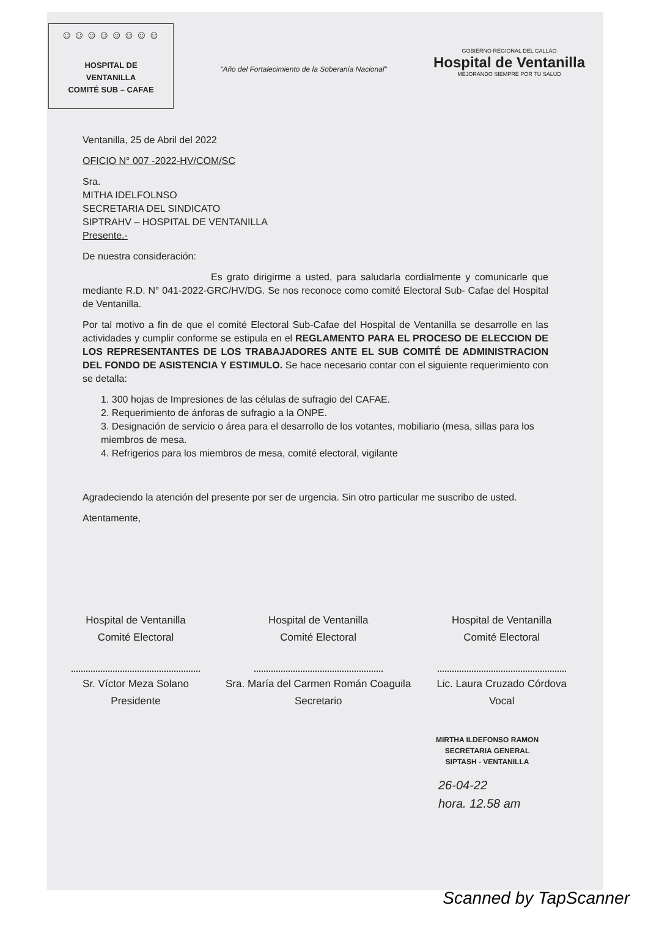☺☺☺☺☺☺☺☺
HOSPITAL DE
VENTANILLA
COMITÉ SUB – CAFAE
"Año del Fortalecimiento de la Soberanía Nacional"
GOBIERNO REGIONAL DEL CALLAO
Hospital de Ventanilla
MEJORANDO SIEMPRE POR TU SALUD
Ventanilla, 25 de Abril del 2022
OFICIO N° 007 -2022-HV/COM/SC
Sra.
MITHA IDELFOLNSO
SECRETARIA DEL SINDICATO
SIPTRAHV – HOSPITAL DE VENTANILLA
Presente.-
De nuestra consideración:
Es grato dirigirme a usted, para saludarla cordialmente y comunicarle que mediante R.D. N° 041-2022-GRC/HV/DG. Se nos reconoce como comité Electoral Sub- Cafae del Hospital de Ventanilla.
Por tal motivo a fin de que el comité Electoral Sub-Cafae del Hospital de Ventanilla se desarrolle en las actividades y cumplir conforme se estipula en el REGLAMENTO PARA EL PROCESO DE ELECCION DE LOS REPRESENTANTES DE LOS TRABAJADORES ANTE EL SUB COMITÉ DE ADMINISTRACION DEL FONDO DE ASISTENCIA Y ESTIMULO. Se hace necesario contar con el siguiente requerimiento con se detalla:
1. 300 hojas de Impresiones de las células de sufragio del CAFAE.
2. Requerimiento de ánforas de sufragio a la ONPE.
3. Designación de servicio o área para el desarrollo de los votantes, mobiliario (mesa, sillas para los miembros de mesa.
4. Refrigerios para los miembros de mesa, comité electoral, vigilante
Agradeciendo la atención del presente por ser de urgencia. Sin otro particular me suscribo de usted.
Atentamente,
Hospital de Ventanilla
Comité Electoral
Sr. Víctor Meza Solano
Presidente
Hospital de Ventanilla
Comité Electoral
Sra. María del Carmen Román Coaguila
Secretario
Hospital de Ventanilla
Comité Electoral
Lic. Laura Cruzado Córdova
Vocal
MIRTHA ILDEFONSO RAMON
SECRETARIA GENERAL
SIPTASH - VENTANILLA
26-04-22
hora. 12.58 am
Scanned by TapScanner